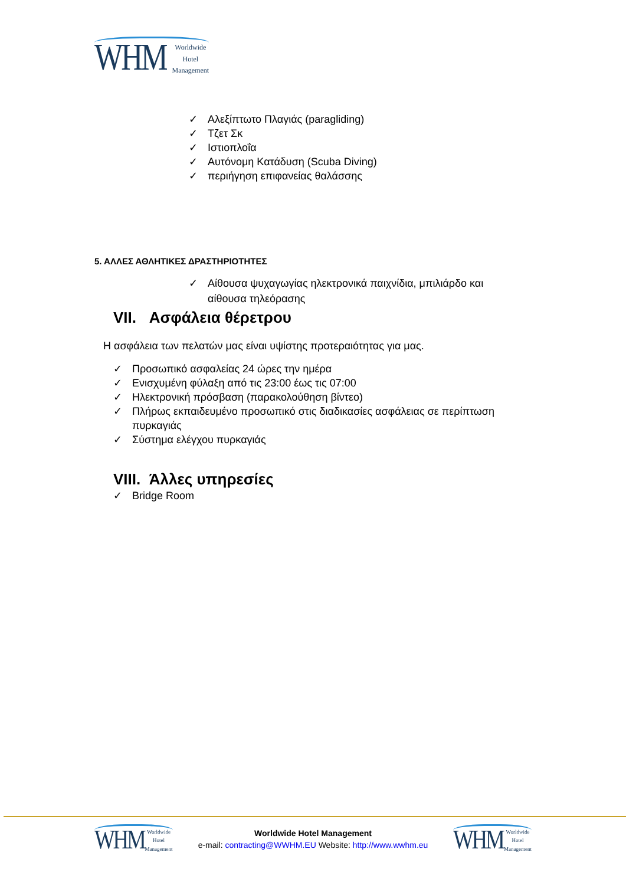WHM Worldwide
Hotel
Management
✓ Αλεξίπτωτο Πλαγιάς (paragliding)
✓ Τζετ Σκ
✓ Ιστιοπλοΐα
✓ Αυτόνομη Κατάδυση (Scuba Diving)
✓ περιήγηση επιφανείας θαλάσσης
5. ΑΛΛΕΣ ΑΘΛΗΤΙΚΕΣ ΔΡΑΣΤΗΡΙΟΤΗΤΕΣ
✓ Αίθουσα ψυχαγωγίας ηλεκτρονικά παιχνίδια, μπιλιάρδο και αίθουσα τηλεόρασης
VII. Ασφάλεια θέρετρου
Η ασφάλεια των πελατών μας είναι υψίστης προτεραιότητας για μας.
✓ Προσωπικό ασφαλείας 24 ώρες την ημέρα
✓ Ενισχυμένη φύλαξη από τις 23:00 έως τις 07:00
✓ Ηλεκτρονική πρόσβαση (παρακολούθηση βίντεο)
✓ Πλήρως εκπαιδευμένο προσωπικό στις διαδικασίες ασφάλειας σε περίπτωση πυρκαγιάς
✓ Σύστημα ελέγχου πυρκαγιάς
VIII. Άλλες υπηρεσίες
✓ Bridge Room
WHM Worldwide
Hotel
Management
Worldwide Hotel Management
e-mail: contracting@WWHM.EU Website: http://www.wwhm.eu
WHM Worldwide
Hotel
Management